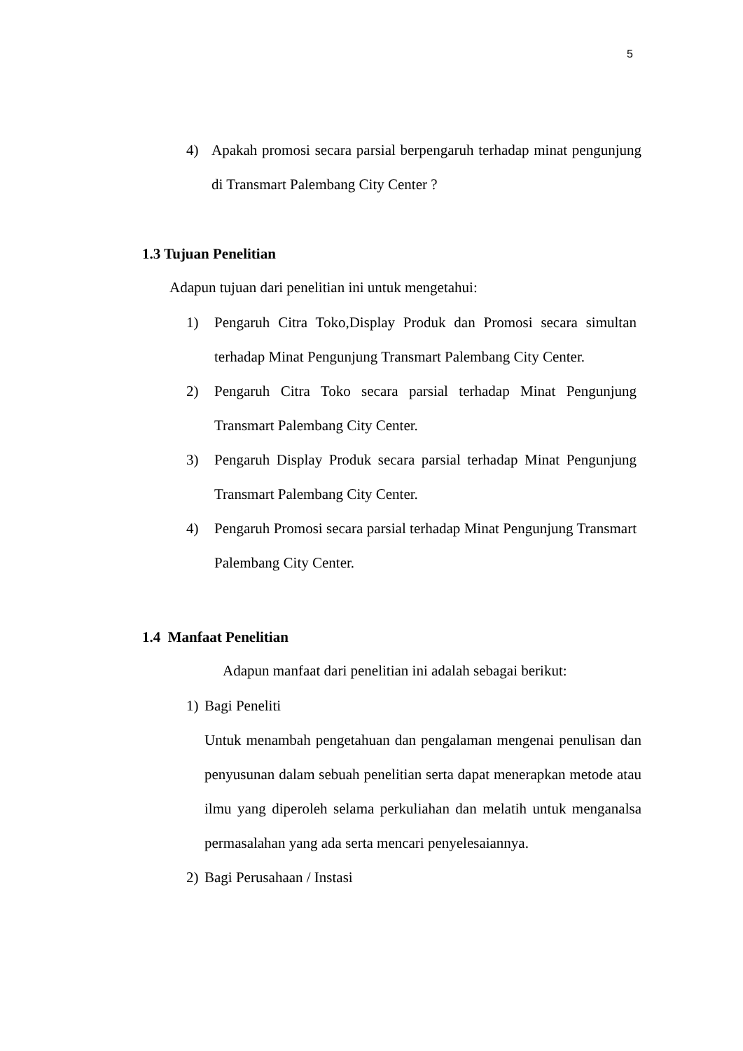5
4) Apakah promosi secara parsial berpengaruh terhadap minat pengunjung di Transmart Palembang City Center ?
1.3 Tujuan Penelitian
Adapun tujuan dari penelitian ini untuk mengetahui:
1) Pengaruh Citra Toko,Display Produk dan Promosi secara simultan terhadap Minat Pengunjung Transmart Palembang City Center.
2) Pengaruh Citra Toko secara parsial terhadap Minat Pengunjung Transmart Palembang City Center.
3) Pengaruh Display Produk secara parsial terhadap Minat Pengunjung Transmart Palembang City Center.
4) Pengaruh Promosi secara parsial terhadap Minat Pengunjung Transmart Palembang City Center.
1.4 Manfaat Penelitian
Adapun manfaat dari penelitian ini adalah sebagai berikut:
1) Bagi Peneliti
Untuk menambah pengetahuan dan pengalaman mengenai penulisan dan penyusunan dalam sebuah penelitian serta dapat menerapkan metode atau ilmu yang diperoleh selama perkuliahan dan melatih untuk menganalsa permasalahan yang ada serta mencari penyelesaiannya.
2) Bagi Perusahaan / Instasi